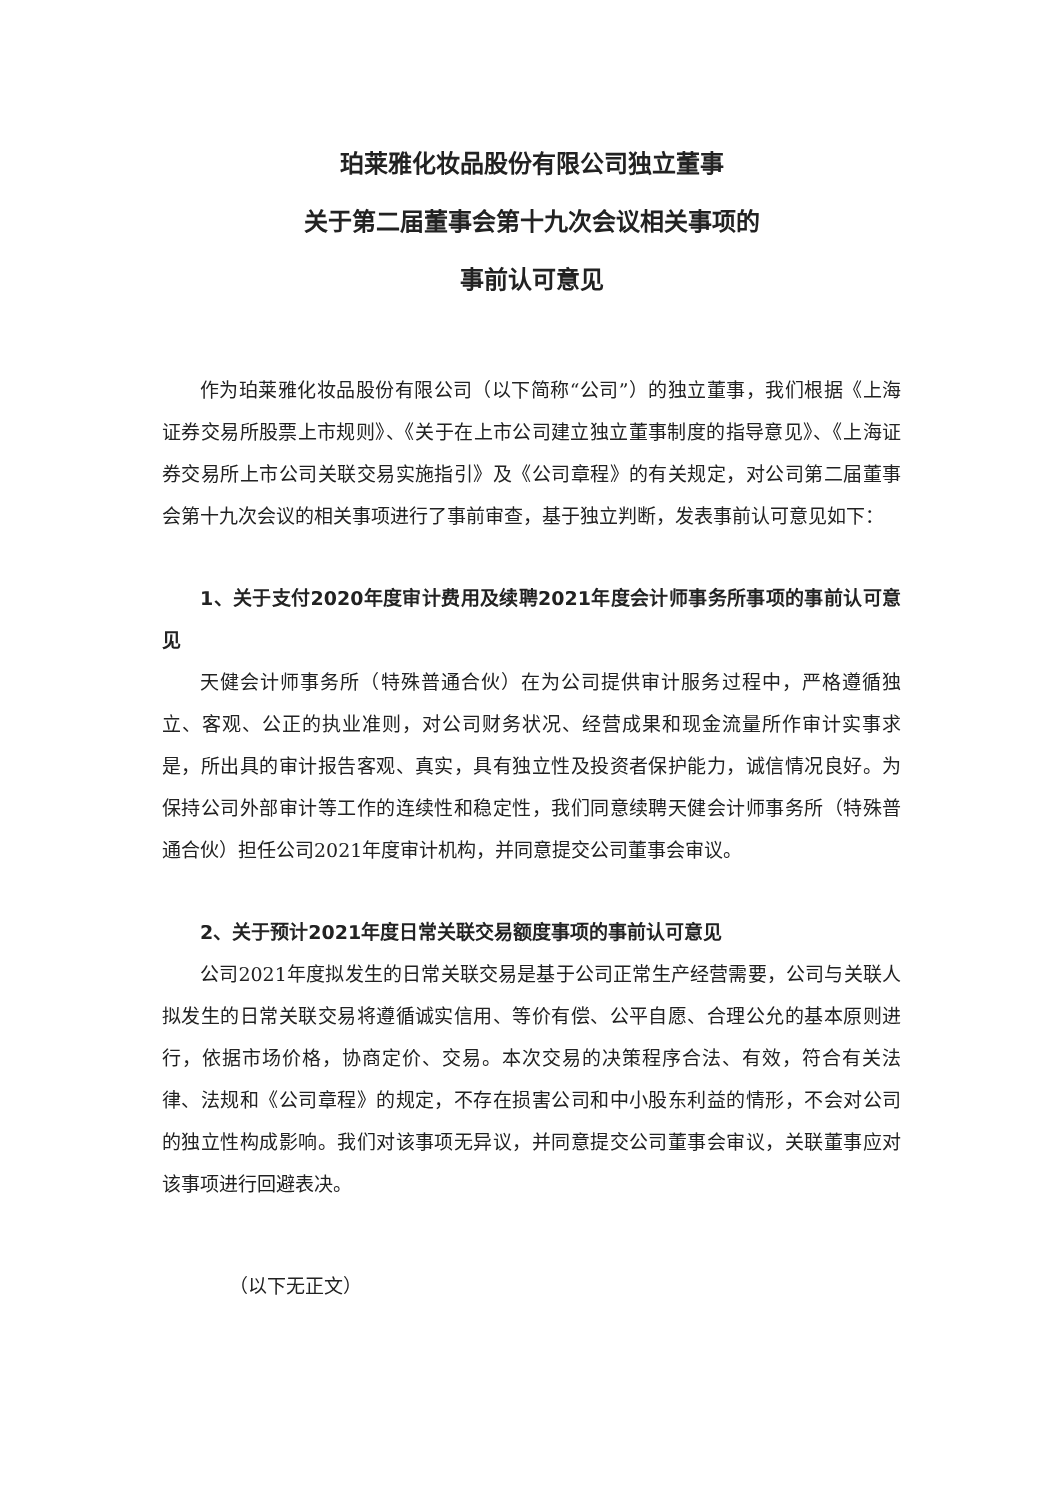珀莱雅化妆品股份有限公司独立董事
关于第二届董事会第十九次会议相关事项的
事前认可意见
作为珀莱雅化妆品股份有限公司（以下简称“公司”）的独立董事，我们根据《上海证券交易所股票上市规则》、《关于在上市公司建立独立董事制度的指导意见》、《上海证券交易所上市公司关联交易实施指引》及《公司章程》的有关规定，对公司第二届董事会第十九次会议的相关事项进行了事前审查，基于独立判断，发表事前认可意见如下：
1、关于支付2020年度审计费用及续聘2021年度会计师事务所事项的事前认可意见
天健会计师事务所（特殊普通合伙）在为公司提供审计服务过程中，严格遵循独立、客观、公正的执业准则，对公司财务状况、经营成果和现金流量所作审计实事求是，所出具的审计报告客观、真实，具有独立性及投资者保护能力，诚信情况良好。为保持公司外部审计等工作的连续性和稳定性，我们同意续聘天健会计师事务所（特殊普通合伙）担任公司2021年度审计机构，并同意提交公司董事会审议。
2、关于预计2021年度日常关联交易额度事项的事前认可意见
公司2021年度拟发生的日常关联交易是基于公司正常生产经营需要，公司与关联人拟发生的日常关联交易将遵循诚实信用、等价有偿、公平自愿、合理公允的基本原则进行，依据市场价格，协商定价、交易。本次交易的决策程序合法、有效，符合有关法律、法规和《公司章程》的规定，不存在损害公司和中小股东利益的情形，不会对公司的独立性构成影响。我们对该事项无异议，并同意提交公司董事会审议，关联董事应对该事项进行回避表决。
（以下无正文）